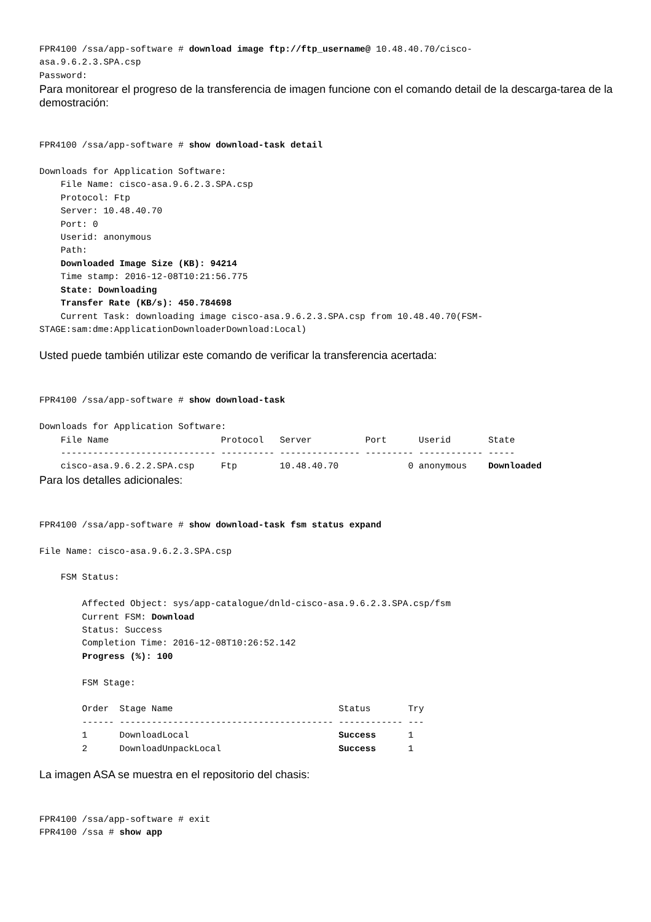FPR4100 /ssa/app-software # download image ftp://ftp_username@ 10.48.40.70/cisco-
asa.9.6.2.3.SPA.csp
Password:
Para monitorear el progreso de la transferencia de imagen funcione con el comando detail de la descarga-tarea de la demostración:
FPR4100 /ssa/app-software # show download-task detail

Downloads for Application Software:
    File Name: cisco-asa.9.6.2.3.SPA.csp
    Protocol: Ftp
    Server: 10.48.40.70
    Port: 0
    Userid: anonymous
    Path:
    Downloaded Image Size (KB): 94214
    Time stamp: 2016-12-08T10:21:56.775
    State: Downloading
    Transfer Rate (KB/s): 450.784698
    Current Task: downloading image cisco-asa.9.6.2.3.SPA.csp from 10.48.40.70(FSM-
STAGE:sam:dme:ApplicationDownloaderDownload:Local)
Usted puede también utilizar este comando de verificar la transferencia acertada:
FPR4100 /ssa/app-software # show download-task

Downloads for Application Software:
    File Name                     Protocol   Server          Port      Userid       State
    ----------------------------- ---------- --------------- --------- ------------ -----
    cisco-asa.9.6.2.2.SPA.csp     Ftp        10.48.40.70             0 anonymous    Downloaded
Para los detalles adicionales:
FPR4100 /ssa/app-software # show download-task fsm status expand

File Name: cisco-asa.9.6.2.3.SPA.csp

    FSM Status:

        Affected Object: sys/app-catalogue/dnld-cisco-asa.9.6.2.3.SPA.csp/fsm
        Current FSM: Download
        Status: Success
        Completion Time: 2016-12-08T10:26:52.142
        Progress (%): 100

        FSM Stage:

        Order  Stage Name                               Status       Try
        ------ ---------------------------------------- ------------ ---
        1      DownloadLocal                            Success      1
        2      DownloadUnpackLocal                      Success      1
La imagen ASA se muestra en el repositorio del chasis:
FPR4100 /ssa/app-software # exit
FPR4100 /ssa # show app